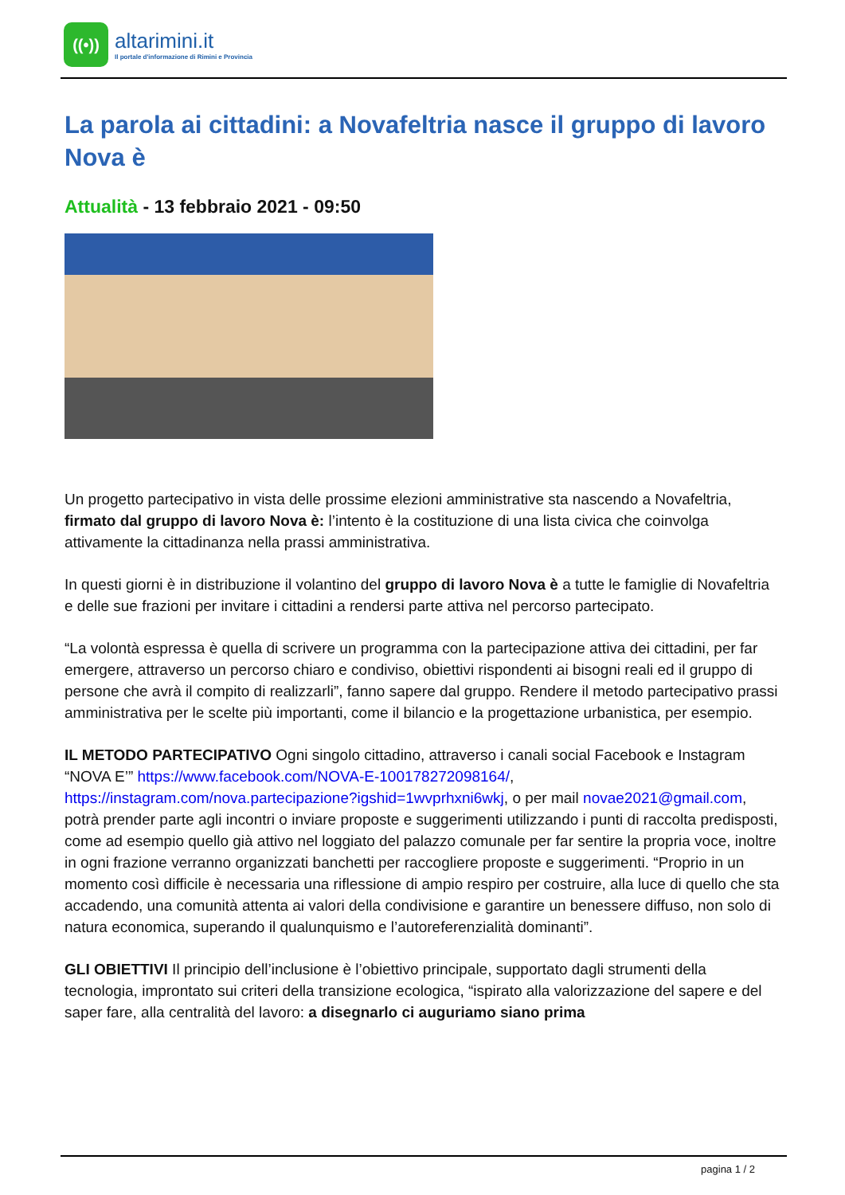((•))
altarimini.it
Il portale d'informazione di Rimini e Provincia
La parola ai cittadini: a Novafeltria nasce il gruppo di lavoro Nova è
Attualità - 13 febbraio 2021 - 09:50
Un progetto partecipativo in vista delle prossime elezioni amministrative sta nascendo a Novafeltria, firmato dal gruppo di lavoro Nova è: l’intento è la costituzione di una lista civica che coinvolga attivamente la cittadinanza nella prassi amministrativa.
In questi giorni è in distribuzione il volantino del gruppo di lavoro Nova è a tutte le famiglie di Novafeltria e delle sue frazioni per invitare i cittadini a rendersi parte attiva nel percorso partecipato.
“La volontà espressa è quella di scrivere un programma con la partecipazione attiva dei cittadini, per far emergere, attraverso un percorso chiaro e condiviso, obiettivi rispondenti ai bisogni reali ed il gruppo di persone che avrà il compito di realizzarli”, fanno sapere dal gruppo. Rendere il metodo partecipativo prassi amministrativa per le scelte più importanti, come il bilancio e la progettazione urbanistica, per esempio.
IL METODO PARTECIPATIVO Ogni singolo cittadino, attraverso i canali social Facebook e Instagram “NOVA E’” https://www.facebook.com/NOVA-E-100178272098164/, https://instagram.com/nova.partecipazione?igshid=1wvprhxni6wkj, o per mail novae2021@gmail.com, potrà prender parte agli incontri o inviare proposte e suggerimenti utilizzando i punti di raccolta predisposti, come ad esempio quello già attivo nel loggiato del palazzo comunale per far sentire la propria voce, inoltre in ogni frazione verranno organizzati banchetti per raccogliere proposte e suggerimenti. “Proprio in un momento così difficile è necessaria una riflessione di ampio respiro per costruire, alla luce di quello che sta accadendo, una comunità attenta ai valori della condivisione e garantire un benessere diffuso, non solo di natura economica, superando il qualunquismo e l’autoreferenzialità dominanti”.
GLI OBIETTIVI Il principio dell’inclusione è l’obiettivo principale, supportato dagli strumenti della tecnologia, improntato sui criteri della transizione ecologica, “ispirato alla valorizzazione del sapere e del saper fare, alla centralità del lavoro: a disegnarlo ci auguriamo siano prima
pagina 1 / 2